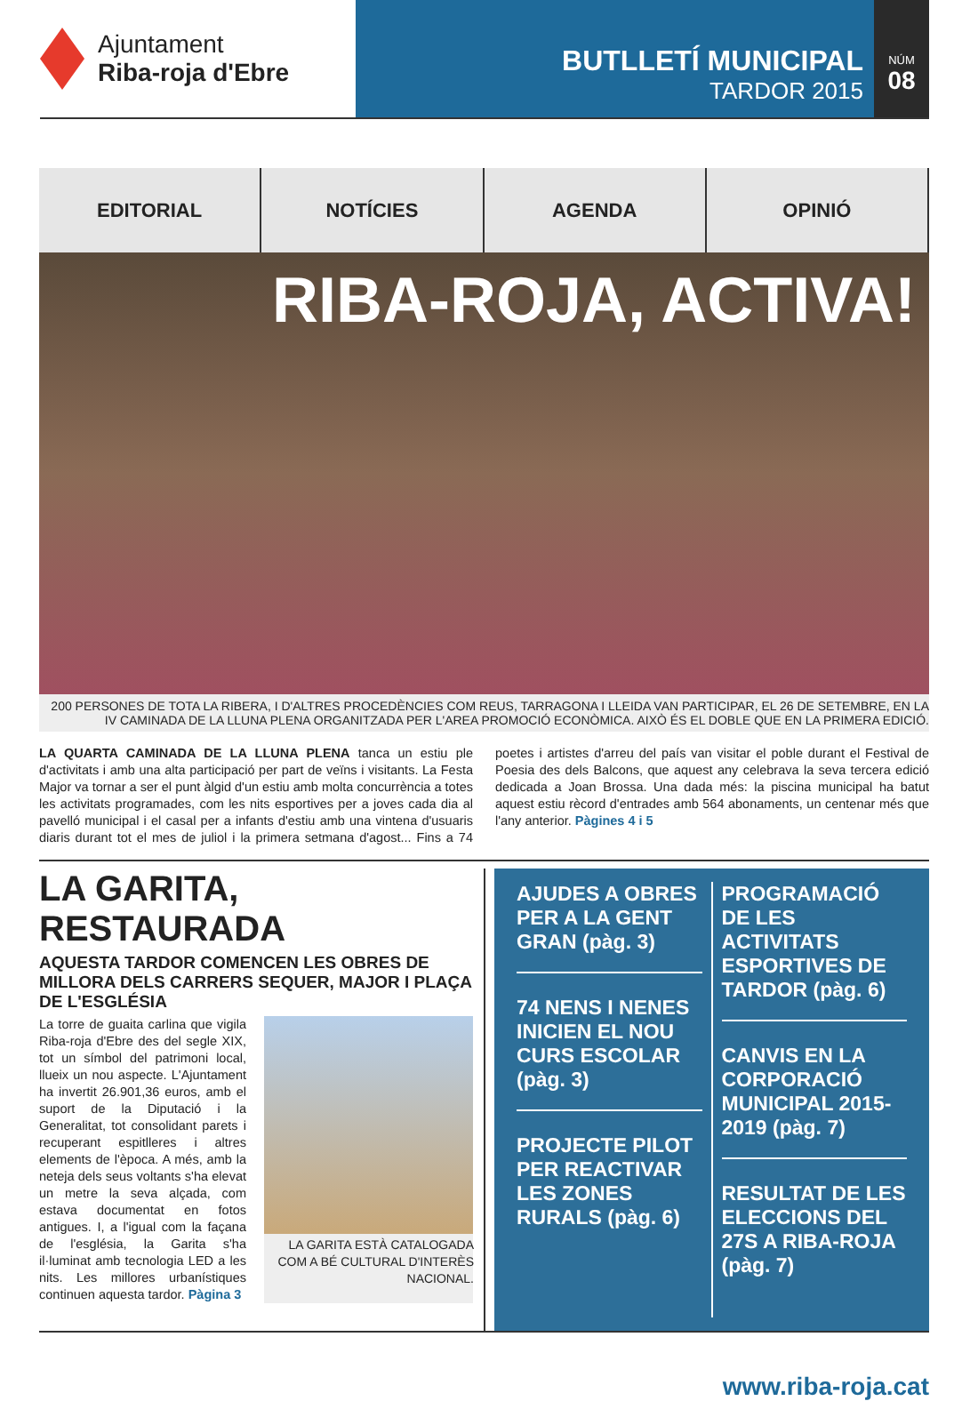Ajuntament
Riba-roja d'Ebre
BUTLLETÍ MUNICIPAL
TARDOR 2015
NÚM
08
EDITORIAL NOTÍCIES AGENDA OPINIÓ
RIBA-ROJA, ACTIVA!
200 PERSONES DE TOTA LA RIBERA, I D'ALTRES PROCEDÈNCIES COM REUS, TARRAGONA I LLEIDA VAN PARTICIPAR, EL 26 DE SETEMBRE, EN LA IV CAMINADA DE LA LLUNA PLENA ORGANITZADA PER L'AREA PROMOCIÓ ECONÒMICA. AIXÒ ÉS EL DOBLE QUE EN LA PRIMERA EDICIÓ.
LA QUARTA CAMINADA DE LA LLUNA PLENA tanca un estiu ple d'activitats i amb una alta participació per part de veïns i visitants. La Festa Major va tornar a ser el punt àlgid d'un estiu amb molta concurrència a totes les activitats programades, com les nits esportives per a joves cada dia al pavelló municipal i el casal per a infants d'estiu amb una vintena d'usuaris diaris durant tot el mes de juliol i la primera setmana d'agost... Fins a 74 poetes i artistes d'arreu del país van visitar el poble durant el Festival de Poesia des dels Balcons, que aquest any celebrava la seva tercera edició dedicada a Joan Brossa. Una dada més: la piscina municipal ha batut aquest estiu rècord d'entrades amb 564 abonaments, un centenar més que l'any anterior. Pàgines 4 i 5
LA GARITA, RESTAURADA
AQUESTA TARDOR COMENCEN LES OBRES DE MILLORA DELS CARRERS SEQUER, MAJOR I PLAÇA DE L'ESGLÉSIA
La torre de guaita carlina que vigila Riba-roja d'Ebre des del segle XIX, tot un símbol del patrimoni local, llueix un nou aspecte. L'Ajuntament ha invertit 26.901,36 euros, amb el suport de la Diputació i la Generalitat, tot consolidant parets i recuperant espitlleres i altres elements de l'època. A més, amb la neteja dels seus voltants s'ha elevat un metre la seva alçada, com estava documentat en fotos antigues. I, a l'igual com la façana de l'església, la Garita s'ha il·luminat amb tecnologia LED a les nits. Les millores urbanístiques continuen aquesta tardor. Pàgina 3
LA GARITA ESTÀ CATALOGADA COM A BÉ CULTURAL D'INTERÈS NACIONAL.
AJUDES A OBRES PER A LA GENT GRAN (pàg. 3)
74 NENS I NENES INICIEN EL NOU CURS ESCOLAR (pàg. 3)
PROJECTE PILOT PER REACTIVAR LES ZONES RURALS (pàg. 6)
PROGRAMACIÓ DE LES ACTIVITATS ESPORTIVES DE TARDOR (pàg. 6)
CANVIS EN LA CORPORACIÓ MUNICIPAL 2015-2019 (pàg. 7)
RESULTAT DE LES ELECCIONS DEL 27S A RIBA-ROJA (pàg. 7)
www.riba-roja.cat